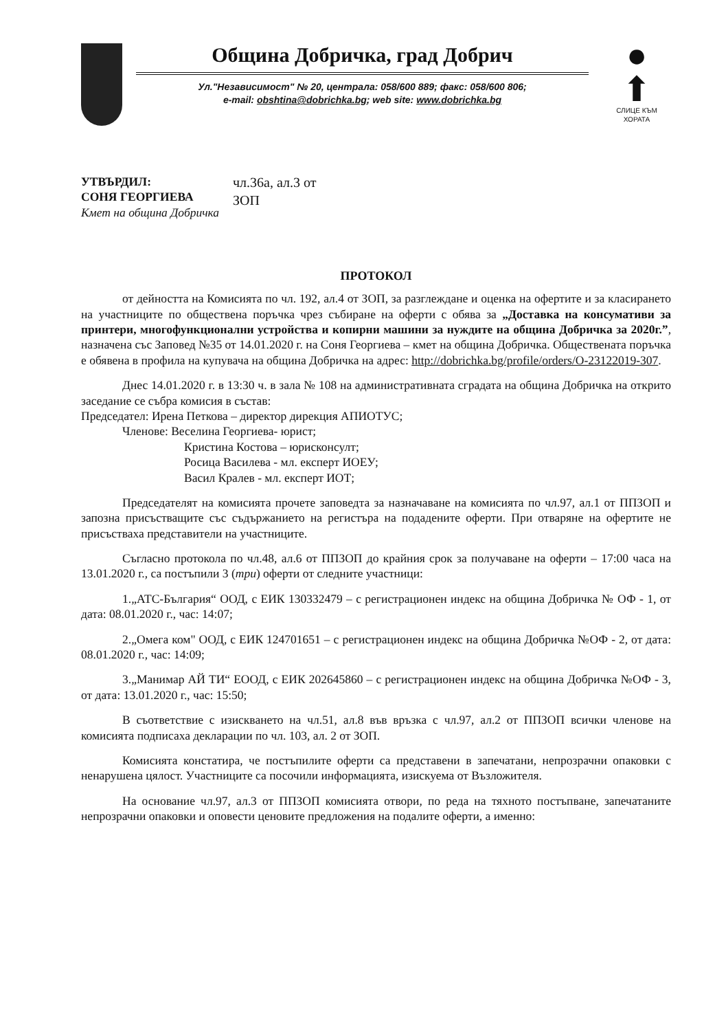Община Добричка, град Добрич
Ул."Независимост" № 20, централа: 058/600 889; факс: 058/600 806;
e-mail: obshtina@dobrichka.bg; web site: www.dobrichka.bg
●
⬆
СЛИЦЕ КЪМ ХОРАТА
УТВЪРДИЛ:
СОНЯ ГЕОРГИЕВА
Кмет на община Добричка
чл.36а, ал.3 от
ЗОП
ПРОТОКОЛ
от дейността на Комисията по чл. 192, ал.4 от ЗОП, за разглеждане и оценка на офертите и за класирането на участниците по обществена поръчка чрез събиране на оферти с обява за „Доставка на консумативи за принтери, многофункционални устройства и копирни машини за нуждите на община Добричка за 2020г.”, назначена със Заповед №35 от 14.01.2020 г. на Соня Георгиева – кмет на община Добричка. Обществената поръчка е обявена в профила на купувача на община Добричка на адрес: http://dobrichka.bg/profile/orders/O-23122019-307.
Днес 14.01.2020 г. в 13:30 ч. в зала № 108 на административната сградата на община Добричка на открито заседание се събра комисия в състав:
Председател: Ирена Петкова – директор дирекция АПИОТУС;
Членове: Веселина Георгиева- юрист;
Кристина Костова – юрисконсулт;
Росица Василева - мл. експерт ИОЕУ;
Васил Кралев - мл. експерт ИОТ;
Председателят на комисията прочете заповедта за назначаване на комисията по чл.97, ал.1 от ППЗОП и запозна присъстващите със съдържанието на регистъра на подадените оферти. При отваряне на офертите не присъстваха представители на участниците.
Съгласно протокола по чл.48, ал.6 от ППЗОП до крайния срок за получаване на оферти – 17:00 часа на 13.01.2020 г., са постъпили 3 (три) оферти от следните участници:
1.„АТС-България“ ООД, с ЕИК 130332479 – с регистрационен индекс на община Добричка № ОФ - 1, от дата: 08.01.2020 г., час: 14:07;
2.„Омега ком" ООД, с ЕИК 124701651 – с регистрационен индекс на община Добричка №ОФ - 2, от дата: 08.01.2020 г., час: 14:09;
3.„Манимар АЙ ТИ“ ЕООД, с ЕИК 202645860 – с регистрационен индекс на община Добричка №ОФ - 3, от дата: 13.01.2020 г., час: 15:50;
В съответствие с изискването на чл.51, ал.8 във връзка с чл.97, ал.2 от ППЗОП всички членове на комисията подписаха декларации по чл. 103, ал. 2 от ЗОП.
Комисията констатира, че постъпилите оферти са представени в запечатани, непрозрачни опаковки с ненарушена цялост. Участниците са посочили информацията, изискуема от Възложителя.
На основание чл.97, ал.3 от ППЗОП комисията отвори, по реда на тяхното постъпване, запечатаните непрозрачни опаковки и оповести ценовите предложения на подалите оферти, а именно: